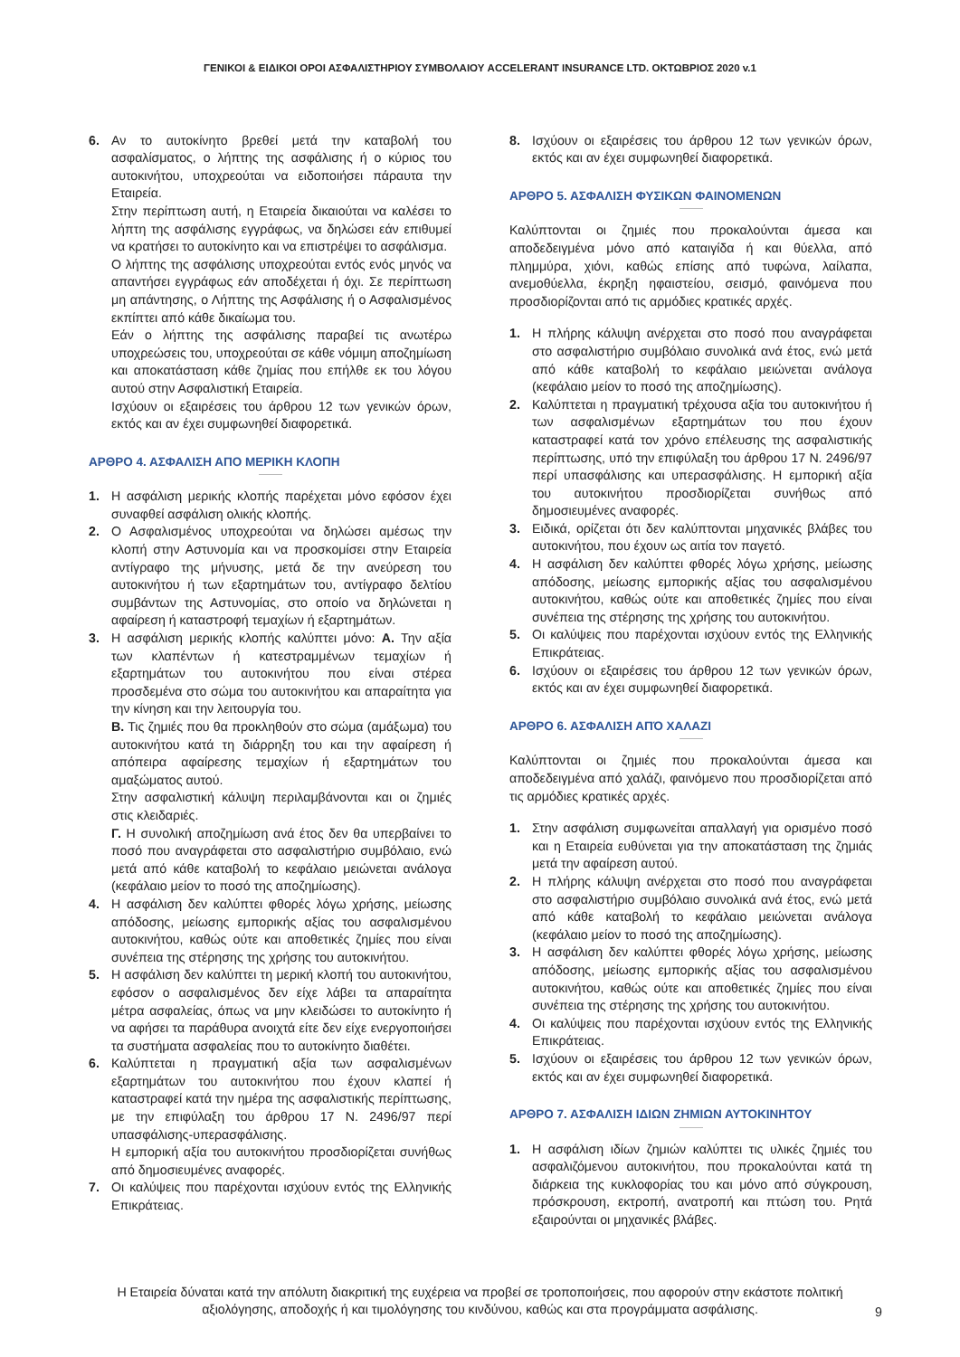ΓΕΝΙΚΟΙ & ΕΙΔΙΚΟΙ ΟΡΟΙ ΑΣΦΑΛΙΣΤΗΡΙΟΥ ΣΥΜΒΟΛΑΙΟΥ ACCELERANT INSURANCE LTD. ΟΚΤΩΒΡΙΟΣ 2020 v.1
6. Αν το αυτοκίνητο βρεθεί μετά την καταβολή του ασφαλίσματος, ο λήπτης της ασφάλισης ή ο κύριος του αυτοκινήτου, υποχρεούται να ειδοποιήσει πάραυτα την Εταιρεία.
Στην περίπτωση αυτή, η Εταιρεία δικαιούται να καλέσει το λήπτη της ασφάλισης εγγράφως, να δηλώσει εάν επιθυμεί να κρατήσει το αυτοκίνητο και να επιστρέψει το ασφάλισμα.
Ο λήπτης της ασφάλισης υποχρεούται εντός ενός μηνός να απαντήσει εγγράφως εάν αποδέχεται ή όχι. Σε περίπτωση μη απάντησης, ο Λήπτης της Ασφάλισης ή ο Ασφαλισμένος εκπίπτει από κάθε δικαίωμα του.
Εάν ο λήπτης της ασφάλισης παραβεί τις ανωτέρω υποχρεώσεις του, υποχρεούται σε κάθε νόμιμη αποζημίωση και αποκατάσταση κάθε ζημίας που επήλθε εκ του λόγου αυτού στην Ασφαλιστική Εταιρεία.
Ισχύουν οι εξαιρέσεις του άρθρου 12 των γενικών όρων, εκτός και αν έχει συμφωνηθεί διαφορετικά.
ΑΡΘΡΟ 4. ΑΣΦΑΛΙΣΗ ΑΠΟ ΜΕΡΙΚΗ ΚΛΟΠΗ
1. Η ασφάλιση μερικής κλοπής παρέχεται μόνο εφόσον έχει συναφθεί ασφάλιση ολικής κλοπής.
2. Ο Ασφαλισμένος υποχρεούται να δηλώσει αμέσως την κλοπή στην Αστυνομία και να προσκομίσει στην Εταιρεία αντίγραφο της μήνυσης, μετά δε την ανεύρεση του αυτοκινήτου ή των εξαρτημάτων του, αντίγραφο δελτίου συμβάντων της Αστυνομίας, στο οποίο να δηλώνεται η αφαίρεση ή καταστροφή τεμαχίων ή εξαρτημάτων.
3. Η ασφάλιση μερικής κλοπής καλύπτει μόνο: Α. Την αξία των κλαπέντων ή κατεστραμμένων τεμαχίων ή εξαρτημάτων του αυτοκινήτου που είναι στέρεα προσδεμένα στο σώμα του αυτοκινήτου και απαραίτητα για την κίνηση και την λειτουργία του.
Β. Τις ζημιές που θα προκληθούν στο σώμα (αμάξωμα) του αυτοκινήτου κατά τη διάρρηξη του και την αφαίρεση ή απόπειρα αφαίρεσης τεμαχίων ή εξαρτημάτων του αμαξώματος αυτού.
Στην ασφαλιστική κάλυψη περιλαμβάνονται και οι ζημιές στις κλειδαριές.
Γ. Η συνολική αποζημίωση ανά έτος δεν θα υπερβαίνει το ποσό που αναγράφεται στο ασφαλιστήριο συμβόλαιο, ενώ μετά από κάθε καταβολή το κεφάλαιο μειώνεται ανάλογα (κεφάλαιο μείον το ποσό της αποζημίωσης).
4. Η ασφάλιση δεν καλύπτει φθορές λόγω χρήσης, μείωσης απόδοσης, μείωσης εμπορικής αξίας του ασφαλισμένου αυτοκινήτου, καθώς ούτε και αποθετικές ζημίες που είναι συνέπεια της στέρησης της χρήσης του αυτοκινήτου.
5. Η ασφάλιση δεν καλύπτει τη μερική κλοπή του αυτοκινήτου, εφόσον ο ασφαλισμένος δεν είχε λάβει τα απαραίτητα μέτρα ασφαλείας, όπως να μην κλειδώσει το αυτοκίνητο ή να αφήσει τα παράθυρα ανοιχτά είτε δεν είχε ενεργοποιήσει τα συστήματα ασφαλείας που το αυτοκίνητο διαθέτει.
6. Καλύπτεται η πραγματική αξία των ασφαλισμένων εξαρτημάτων του αυτοκινήτου που έχουν κλαπεί ή καταστραφεί κατά την ημέρα της ασφαλιστικής περίπτωσης, με την επιφύλαξη του άρθρου 17 Ν. 2496/97 περί υπασφάλισης-υπερασφάλισης.
Η εμπορική αξία του αυτοκινήτου προσδιορίζεται συνήθως από δημοσιευμένες αναφορές.
7. Οι καλύψεις που παρέχονται ισχύουν εντός της Ελληνικής Επικράτειας.
8. Ισχύουν οι εξαιρέσεις του άρθρου 12 των γενικών όρων, εκτός και αν έχει συμφωνηθεί διαφορετικά.
ΑΡΘΡΟ 5. ΑΣΦΑΛΙΣΗ ΦΥΣΙΚΩΝ ΦΑΙΝΟΜΕΝΩΝ
Καλύπτονται οι ζημιές που προκαλούνται άμεσα και αποδεδειγμένα μόνο από καταιγίδα ή και θύελλα, από πλημμύρα, χιόνι, καθώς επίσης από τυφώνα, λαίλαπα, ανεμοθύελλα, έκρηξη ηφαιστείου, σεισμό, φαινόμενα που προσδιορίζονται από τις αρμόδιες κρατικές αρχές.
1. Η πλήρης κάλυψη ανέρχεται στο ποσό που αναγράφεται στο ασφαλιστήριο συμβόλαιο συνολικά ανά έτος, ενώ μετά από κάθε καταβολή το κεφάλαιο μειώνεται ανάλογα (κεφάλαιο μείον το ποσό της αποζημίωσης).
2. Καλύπτεται η πραγματική τρέχουσα αξία του αυτοκινήτου ή των ασφαλισμένων εξαρτημάτων του που έχουν καταστραφεί κατά τον χρόνο επέλευσης της ασφαλιστικής περίπτωσης, υπό την επιφύλαξη του άρθρου 17 Ν. 2496/97 περί υπασφάλισης και υπερασφάλισης. Η εμπορική αξία του αυτοκινήτου προσδιορίζεται συνήθως από δημοσιευμένες αναφορές.
3. Ειδικά, ορίζεται ότι δεν καλύπτονται μηχανικές βλάβες του αυτοκινήτου, που έχουν ως αιτία τον παγετό.
4. Η ασφάλιση δεν καλύπτει φθορές λόγω χρήσης, μείωσης απόδοσης, μείωσης εμπορικής αξίας του ασφαλισμένου αυτοκινήτου, καθώς ούτε και αποθετικές ζημίες που είναι συνέπεια της στέρησης της χρήσης του αυτοκινήτου.
5. Οι καλύψεις που παρέχονται ισχύουν εντός της Ελληνικής Επικράτειας.
6. Ισχύουν οι εξαιρέσεις του άρθρου 12 των γενικών όρων, εκτός και αν έχει συμφωνηθεί διαφορετικά.
ΑΡΘΡΟ 6. ΑΣΦΑΛΙΣΗ ΑΠΌ ΧΑΛΑΖΙ
Καλύπτονται οι ζημιές που προκαλούνται άμεσα και αποδεδειγμένα από χαλάζι, φαινόμενο που προσδιορίζεται από τις αρμόδιες κρατικές αρχές.
1. Στην ασφάλιση συμφωνείται απαλλαγή για ορισμένο ποσό και η Εταιρεία ευθύνεται για την αποκατάσταση της ζημιάς μετά την αφαίρεση αυτού.
2. Η πλήρης κάλυψη ανέρχεται στο ποσό που αναγράφεται στο ασφαλιστήριο συμβόλαιο συνολικά ανά έτος, ενώ μετά από κάθε καταβολή το κεφάλαιο μειώνεται ανάλογα (κεφάλαιο μείον το ποσό της αποζημίωσης).
3. Η ασφάλιση δεν καλύπτει φθορές λόγω χρήσης, μείωσης απόδοσης, μείωσης εμπορικής αξίας του ασφαλισμένου αυτοκινήτου, καθώς ούτε και αποθετικές ζημίες που είναι συνέπεια της στέρησης της χρήσης του αυτοκινήτου.
4. Οι καλύψεις που παρέχονται ισχύουν εντός της Ελληνικής Επικράτειας.
5. Ισχύουν οι εξαιρέσεις του άρθρου 12 των γενικών όρων, εκτός και αν έχει συμφωνηθεί διαφορετικά.
ΑΡΘΡΟ 7. ΑΣΦΑΛΙΣΗ ΙΔΙΩΝ ΖΗΜΙΩΝ ΑΥΤΟΚΙΝΗΤΟΥ
1. Η ασφάλιση ιδίων ζημιών καλύπτει τις υλικές ζημιές του ασφαλιζόμενου αυτοκινήτου, που προκαλούνται κατά τη διάρκεια της κυκλοφορίας του και μόνο από σύγκρουση, πρόσκρουση, εκτροπή, ανατροπή και πτώση του. Ρητά εξαιρούνται οι μηχανικές βλάβες.
Η Εταιρεία δύναται κατά την απόλυτη διακριτική της ευχέρεια να προβεί σε τροποποιήσεις, που αφορούν στην εκάστοτε πολιτική αξιολόγησης, αποδοχής ή και τιμολόγησης του κινδύνου, καθώς και στα προγράμματα ασφάλισης.
9